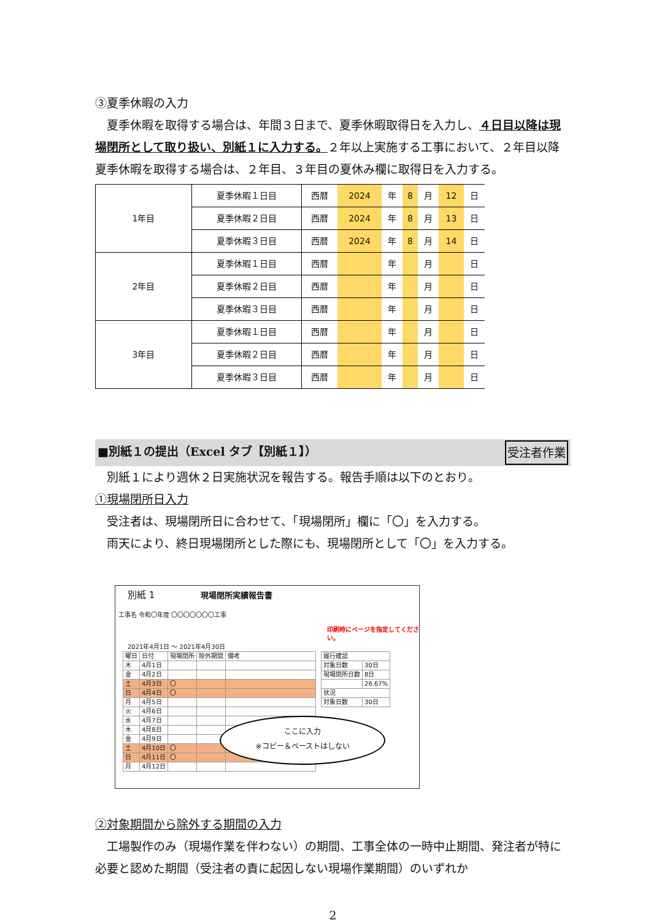③夏季休暇の入力
 夏季休暇を取得する場合は、年間３日まで、夏季休暇取得日を入力し、４日目以降は現場閉所として取り扱い、別紙１に入力する。２年以上実施する工事において、２年目以降夏季休暇を取得する場合は、２年目、３年目の夏休み欄に取得日を入力する。
| 1年目 | 夏季休暇１日目 | 西暦 | 2024 | 年 | 8 | 月 | 12 | 日 |
| | 夏季休暇２日目 | 西暦 | 2024 | 年 | 8 | 月 | 13 | 日 |
| | 夏季休暇３日目 | 西暦 | 2024 | 年 | 8 | 月 | 14 | 日 |
| 2年目 | 夏季休暇１日目 | 西暦 | | 年 | | 月 | | 日 |
| | 夏季休暇２日目 | 西暦 | | 年 | | 月 | | 日 |
| | 夏季休暇３日目 | 西暦 | | 年 | | 月 | | 日 |
| 3年目 | 夏季休暇１日目 | 西暦 | | 年 | | 月 | | 日 |
| | 夏季休暇２日目 | 西暦 | | 年 | | 月 | | 日 |
| | 夏季休暇３日目 | 西暦 | | 年 | | 月 | | 日 |
■別紙１の提出（Excel タブ【別紙１】） 受注者作業
 別紙１により週休２日実施状況を報告する。報告手順は以下のとおり。
①現場閉所日入力
 受注者は、現場閉所日に合わせて、「現場閉所」欄に「〇」を入力する。
 雨天により、終日現場閉所とした際にも、現場閉所として「〇」を入力する。
別紙 1 現場閉所実績報告書
工事名 令和〇年度 〇〇〇〇〇〇〇工事
印刷時にページを指定してください。
2021年4月1日 ～ 2021年4月30日
| 曜日 | 日付 | 現場閉所 | 除外期間 | 備考 |
| 木 | 4月1日 | | | |
| 金 | 4月2日 | | | |
| 土 | 4月3日 | 〇 | | |
| 日 | 4月4日 | 〇 | | |
| 月 | 4月5日 | | | |
| 火 | 4月6日 | | | |
| 水 | 4月7日 | | | |
| 木 | 4月8日 | | | |
| 金 | 4月9日 | | | |
| 土 | 4月10日 | 〇 | | |
| 日 | 4月11日 | 〇 | | |
| 月 | 4月12日 | | | |
| 履行確認 | |
| 対象日数 | 30日 |
| 現場閉所日数 | 8日 |
| | 26.67% |
| 状況 | |
| 対象日数 | 30日 |
ここに入力
※コピー＆ペーストはしない
②対象期間から除外する期間の入力
 工場製作のみ（現場作業を伴わない）の期間、工事全体の一時中止期間、発注者が特に必要と認めた期間（受注者の責に起因しない現場作業期間）のいずれか
2